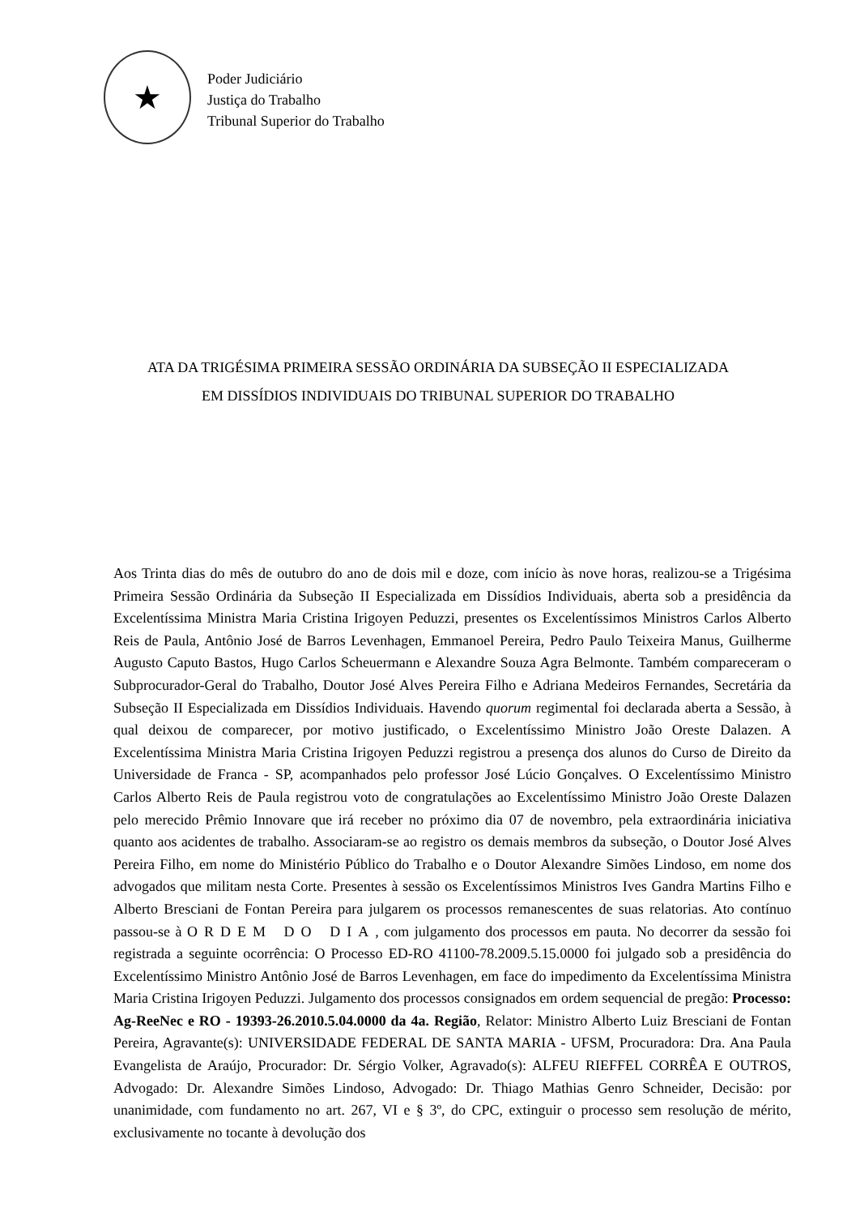★
Poder Judiciário
Justiça do Trabalho
Tribunal Superior do Trabalho
ATA DA TRIGÉSIMA PRIMEIRA SESSÃO ORDINÁRIA DA SUBSEÇÃO II ESPECIALIZADA
EM DISSÍDIOS INDIVIDUAIS DO TRIBUNAL SUPERIOR DO TRABALHO
Aos Trinta dias do mês de outubro do ano de dois mil e doze, com início às nove horas, realizou-se a Trigésima Primeira Sessão Ordinária da Subseção II Especializada em Dissídios Individuais, aberta sob a presidência da Excelentíssima Ministra Maria Cristina Irigoyen Peduzzi, presentes os Excelentíssimos Ministros Carlos Alberto Reis de Paula, Antônio José de Barros Levenhagen, Emmanoel Pereira, Pedro Paulo Teixeira Manus, Guilherme Augusto Caputo Bastos, Hugo Carlos Scheuermann e Alexandre Souza Agra Belmonte. Também compareceram o Subprocurador-Geral do Trabalho, Doutor José Alves Pereira Filho e Adriana Medeiros Fernandes, Secretária da Subseção II Especializada em Dissídios Individuais. Havendo quorum regimental foi declarada aberta a Sessão, à qual deixou de comparecer, por motivo justificado, o Excelentíssimo Ministro João Oreste Dalazen. A Excelentíssima Ministra Maria Cristina Irigoyen Peduzzi registrou a presença dos alunos do Curso de Direito da Universidade de Franca - SP, acompanhados pelo professor José Lúcio Gonçalves. O Excelentíssimo Ministro Carlos Alberto Reis de Paula registrou voto de congratulações ao Excelentíssimo Ministro João Oreste Dalazen pelo merecido Prêmio Innovare que irá receber no próximo dia 07 de novembro, pela extraordinária iniciativa quanto aos acidentes de trabalho. Associaram-se ao registro os demais membros da subseção, o Doutor José Alves Pereira Filho, em nome do Ministério Público do Trabalho e o Doutor Alexandre Simões Lindoso, em nome dos advogados que militam nesta Corte. Presentes à sessão os Excelentíssimos Ministros Ives Gandra Martins Filho e Alberto Bresciani de Fontan Pereira para julgarem os processos remanescentes de suas relatorias. Ato contínuo passou-se à ORDEM DO DIA, com julgamento dos processos em pauta. No decorrer da sessão foi registrada a seguinte ocorrência: O Processo ED-RO 41100-78.2009.5.15.0000 foi julgado sob a presidência do Excelentíssimo Ministro Antônio José de Barros Levenhagen, em face do impedimento da Excelentíssima Ministra Maria Cristina Irigoyen Peduzzi. Julgamento dos processos consignados em ordem sequencial de pregão: Processo: Ag-ReeNec e RO - 19393-26.2010.5.04.0000 da 4a. Região, Relator: Ministro Alberto Luiz Bresciani de Fontan Pereira, Agravante(s): UNIVERSIDADE FEDERAL DE SANTA MARIA - UFSM, Procuradora: Dra. Ana Paula Evangelista de Araújo, Procurador: Dr. Sérgio Volker, Agravado(s): ALFEU RIEFFEL CORRÊA E OUTROS, Advogado: Dr. Alexandre Simões Lindoso, Advogado: Dr. Thiago Mathias Genro Schneider, Decisão: por unanimidade, com fundamento no art. 267, VI e § 3º, do CPC, extinguir o processo sem resolução de mérito, exclusivamente no tocante à devolução dos